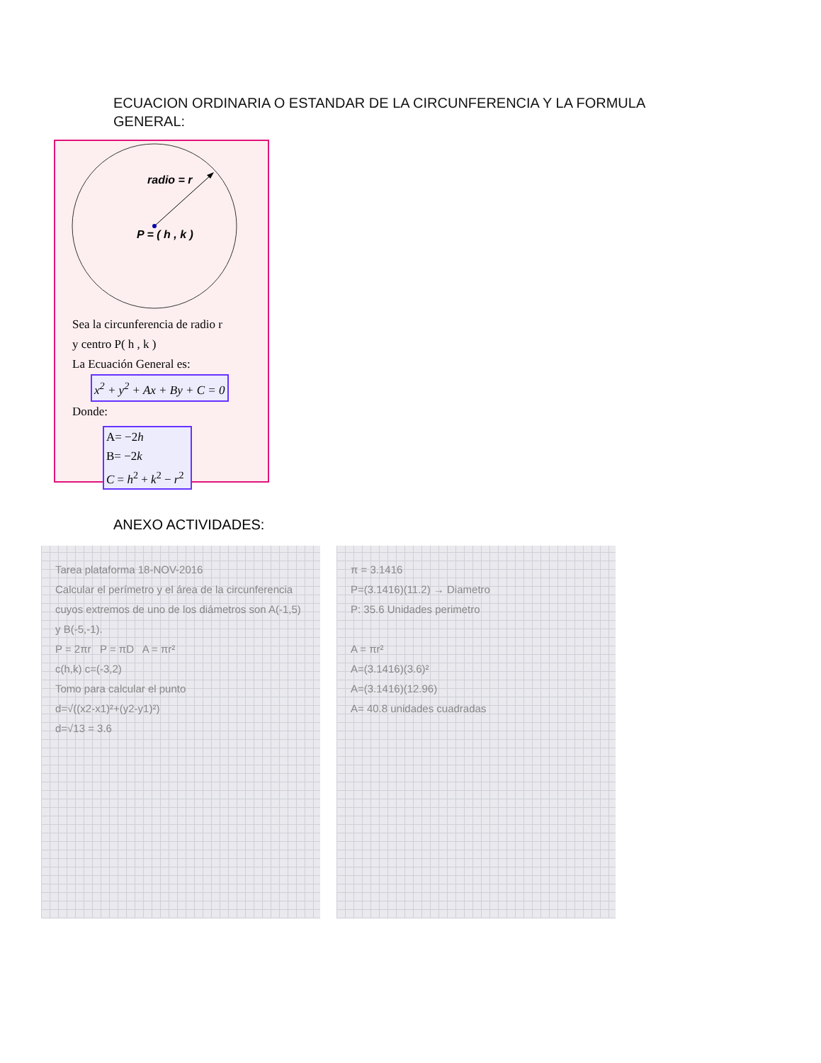ECUACION ORDINARIA O ESTANDAR DE LA CIRCUNFERENCIA Y LA FORMULA GENERAL:
radio = r
P = ( h , k )
Sea la circunferencia de radio r
y centro P( h , k )
La Ecuación General es:
x<sup>2</sup> + y<sup>2</sup> + Ax + By + C = 0
Donde:
A= −2h
B= −2k
C = h<sup>2</sup> + k<sup>2</sup> − r<sup>2</sup>
ANEXO ACTIVIDADES:
Tarea plataforma 18-NOV-2016
Calcular el perímetro y el área de la circunferencia cuyos extremos de uno de los diámetros son A(-1,5) y B(-5,-1).
P = 2πr P = πD A = πr²
c(h,k) c=(-3,2)
Tomo para calcular el punto
d=√((x2-x1)²+(y2-y1)²)
d=√13 = 3.6
π = 3.1416
P=(3.1416)(11.2) → Diametro
P: 35.6 Unidades perimetro
A = πr²
A=(3.1416)(3.6)²
A=(3.1416)(12.96)
A= 40.8 unidades cuadradas